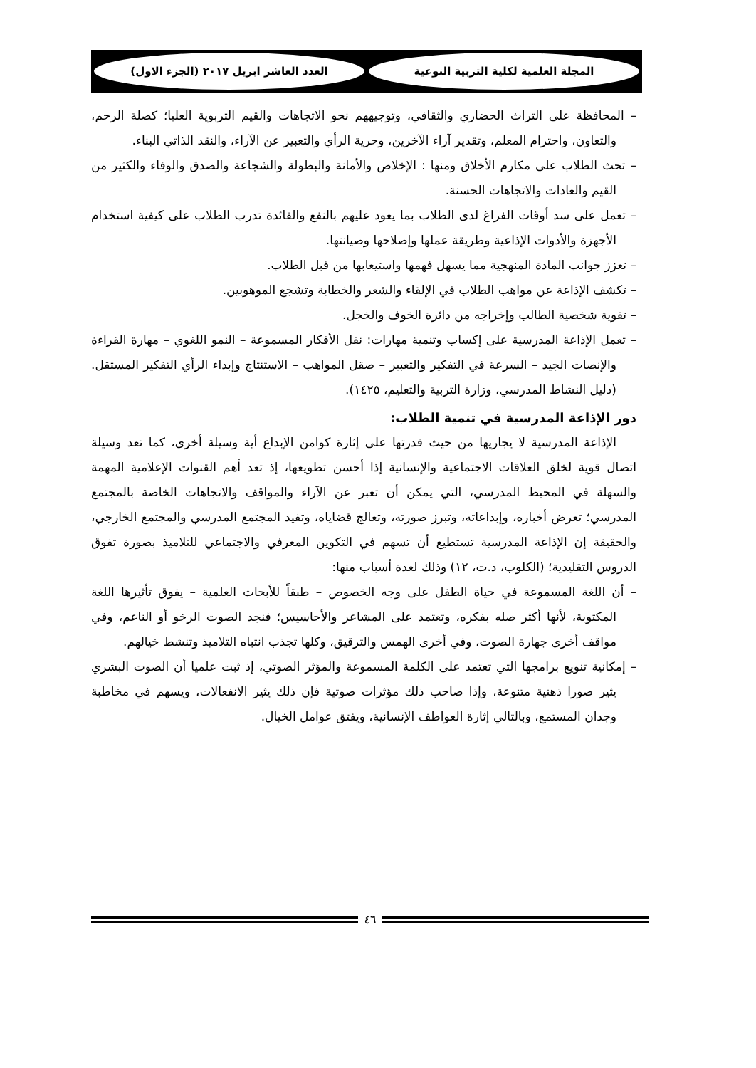المجلة العلمية لكلية التربية النوعية
العدد العاشر ابريل ٢٠١٧ (الجزء الاول)
– المحافظة على التراث الحضاري والثقافي، وتوجيههم نحو الاتجاهات والقيم التربوية العليا؛ كصلة الرحم، والتعاون، واحترام المعلم، وتقدير آراء الآخرين، وحرية الرأي والتعبير عن الآراء، والنقد الذاتي البناء.
– تحث الطلاب على مكارم الأخلاق ومنها : الإخلاص والأمانة والبطولة والشجاعة والصدق والوفاء والكثير من القيم والعادات والاتجاهات الحسنة.
– تعمل على سد أوقات الفراغ لدى الطلاب بما يعود عليهم بالنفع والفائدة تدرب الطلاب على كيفية استخدام الأجهزة والأدوات الإذاعية وطريقة عملها وإصلاحها وصيانتها.
– تعزز جوانب المادة المنهجية مما يسهل فهمها واستيعابها من قبل الطلاب.
– تكشف الإذاعة عن مواهب الطلاب في الإلقاء والشعر والخطابة وتشجع الموهوبين.
– تقوية شخصية الطالب وإخراجه من دائرة الخوف والخجل.
– تعمل الإذاعة المدرسية على إكساب وتنمية مهارات: نقل الأفكار المسموعة – النمو اللغوي – مهارة القراءة والإنصات الجيد – السرعة في التفكير والتعبير – صقل المواهب – الاستنتاج وإبداء الرأي التفكير المستقل. (دليل النشاط المدرسي، وزارة التربية والتعليم، ١٤٢٥).
دور الإذاعة المدرسية في تنمية الطلاب:
الإذاعة المدرسية لا يجاريها من حيث قدرتها على إثارة كوامن الإبداع أية وسيلة أخرى، كما تعد وسيلة اتصال قوية لخلق العلاقات الاجتماعية والإنسانية إذا أحسن تطويعها، إذ تعد أهم القنوات الإعلامية المهمة والسهلة في المحيط المدرسي، التي يمكن أن تعبر عن الآراء والمواقف والاتجاهات الخاصة بالمجتمع المدرسي؛ تعرض أخباره، وإبداعاته، وتبرز صورته، وتعالج قضاياه، وتفيد المجتمع المدرسي والمجتمع الخارجي، والحقيقة إن الإذاعة المدرسية تستطيع أن تسهم في التكوين المعرفي والاجتماعي للتلاميذ بصورة تفوق الدروس التقليدية؛ (الكلوب، د.ت، ١٢) وذلك لعدة أسباب منها:
– أن اللغة المسموعة في حياة الطفل على وجه الخصوص – طبقاً للأبحاث العلمية – يفوق تأثيرها اللغة المكتوبة، لأنها أكثر صله بفكره، وتعتمد على المشاعر والأحاسيس؛ فنجد الصوت الرخو أو الناعم، وفي مواقف أخرى جهارة الصوت، وفي أخرى الهمس والترقيق، وكلها تجذب انتباه التلاميذ وتنشط خيالهم.
– إمكانية تنويع برامجها التي تعتمد على الكلمة المسموعة والمؤثر الصوتي، إذ ثبت علميا أن الصوت البشري يثير صورا ذهنية متنوعة، وإذا صاحب ذلك مؤثرات صوتية فإن ذلك يثير الانفعالات، ويسهم في مخاطبة وجدان المستمع، وبالتالي إثارة العواطف الإنسانية، ويفتق عوامل الخيال.
٤٦